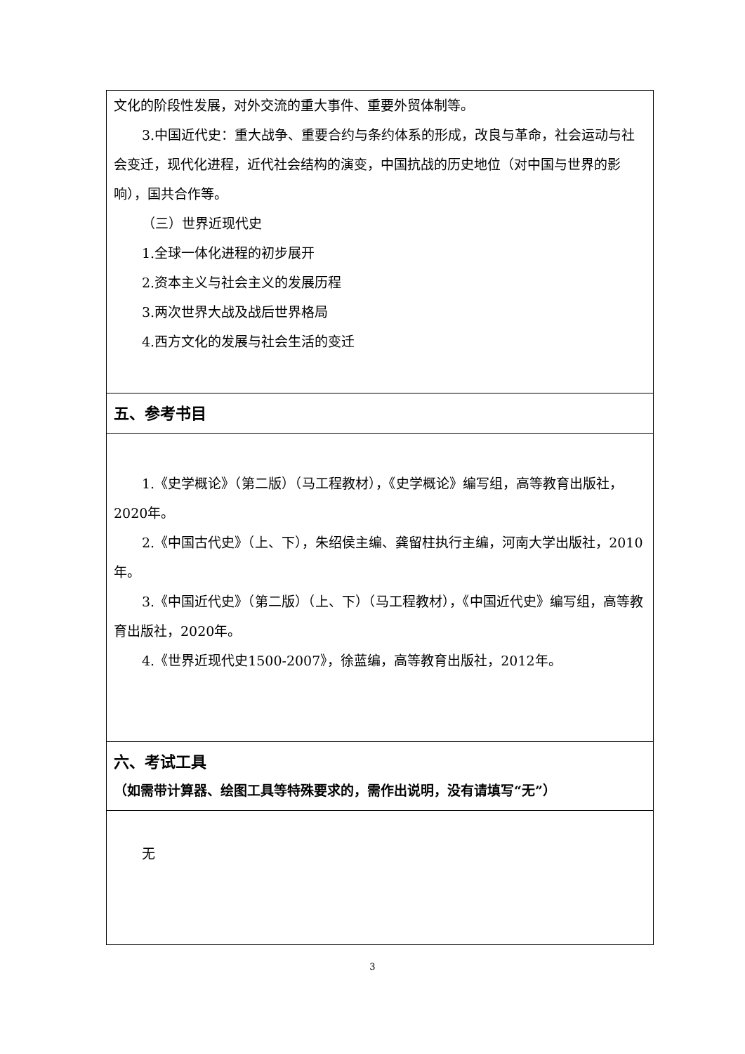| 文化的阶段性发展，对外交流的重大事件、重要外贸体制等。 3.中国近代史：重大战争、重要合约与条约体系的形成，改良与革命，社会运动与社会变迁，现代化进程，近代社会结构的演变，中国抗战的历史地位（对中国与世界的影响），国共合作等。 （三）世界近现代史 1.全球一体化进程的初步展开 2.资本主义与社会主义的发展历程 3.两次世界大战及战后世界格局 4.西方文化的发展与社会生活的变迁 |
| 五、参考书目 |
| 1.《史学概论》（第二版）（马工程教材），《史学概论》编写组，高等教育出版社，2020年。 2.《中国古代史》（上、下），朱绍侯主编、龚留柱执行主编，河南大学出版社，2010年。 3.《中国近代史》（第二版）（上、下）（马工程教材），《中国近代史》编写组，高等教育出版社，2020年。 4.《世界近现代史1500-2007》，徐蓝编，高等教育出版社，2012年。 |
| 六、考试工具 （如需带计算器、绘图工具等特殊要求的，需作出说明，没有请填写“无”） |
| 无 |
3